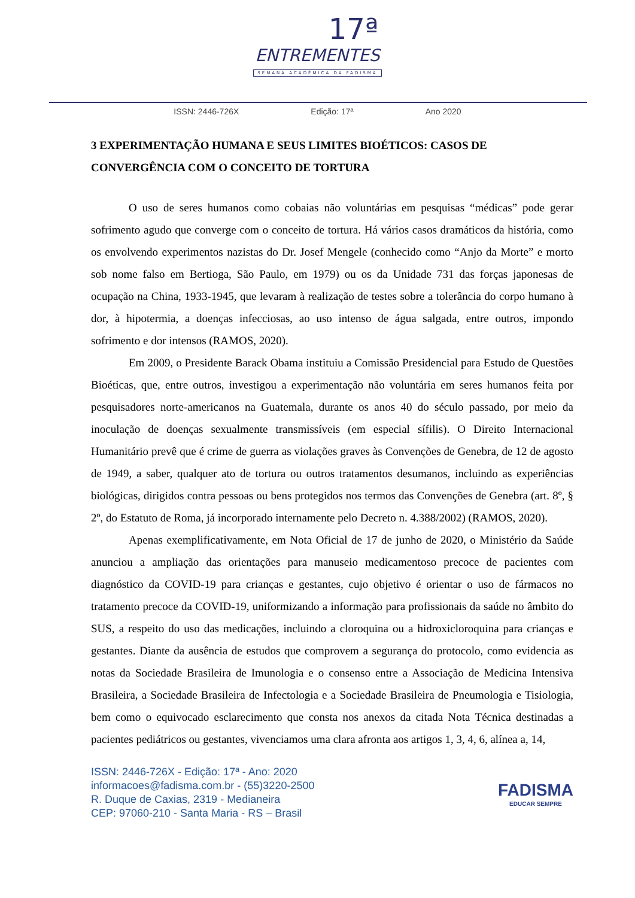17ª
ENTREMENTES
SEMANA ACADÊMICA DA FADISMA
ISSN: 2446-726X Edição: 17ª Ano 2020
3 EXPERIMENTAÇÃO HUMANA E SEUS LIMITES BIOÉTICOS: CASOS DE CONVERGÊNCIA COM O CONCEITO DE TORTURA
O uso de seres humanos como cobaias não voluntárias em pesquisas “médicas” pode gerar sofrimento agudo que converge com o conceito de tortura. Há vários casos dramáticos da história, como os envolvendo experimentos nazistas do Dr. Josef Mengele (conhecido como “Anjo da Morte” e morto sob nome falso em Bertioga, São Paulo, em 1979) ou os da Unidade 731 das forças japonesas de ocupação na China, 1933-1945, que levaram à realização de testes sobre a tolerância do corpo humano à dor, à hipotermia, a doenças infecciosas, ao uso intenso de água salgada, entre outros, impondo sofrimento e dor intensos (RAMOS, 2020).
Em 2009, o Presidente Barack Obama instituiu a Comissão Presidencial para Estudo de Questões Bioéticas, que, entre outros, investigou a experimentação não voluntária em seres humanos feita por pesquisadores norte-americanos na Guatemala, durante os anos 40 do século passado, por meio da inoculação de doenças sexualmente transmissíveis (em especial sífilis). O Direito Internacional Humanitário prevê que é crime de guerra as violações graves às Convenções de Genebra, de 12 de agosto de 1949, a saber, qualquer ato de tortura ou outros tratamentos desumanos, incluindo as experiências biológicas, dirigidos contra pessoas ou bens protegidos nos termos das Convenções de Genebra (art. 8º, § 2º, do Estatuto de Roma, já incorporado internamente pelo Decreto n. 4.388/2002) (RAMOS, 2020).
Apenas exemplificativamente, em Nota Oficial de 17 de junho de 2020, o Ministério da Saúde anunciou a ampliação das orientações para manuseio medicamentoso precoce de pacientes com diagnóstico da COVID-19 para crianças e gestantes, cujo objetivo é orientar o uso de fármacos no tratamento precoce da COVID-19, uniformizando a informação para profissionais da saúde no âmbito do SUS, a respeito do uso das medicações, incluindo a cloroquina ou a hidroxicloroquina para crianças e gestantes. Diante da ausência de estudos que comprovem a segurança do protocolo, como evidencia as notas da Sociedade Brasileira de Imunologia e o consenso entre a Associação de Medicina Intensiva Brasileira, a Sociedade Brasileira de Infectologia e a Sociedade Brasileira de Pneumologia e Tisiologia, bem como o equivocado esclarecimento que consta nos anexos da citada Nota Técnica destinadas a pacientes pediátricos ou gestantes, vivenciamos uma clara afronta aos artigos 1, 3, 4, 6, alínea a, 14,
ISSN: 2446-726X - Edição: 17ª - Ano: 2020
informacoes@fadisma.com.br - (55)3220-2500
R. Duque de Caxias, 2319 - Medianeira
CEP: 97060-210 - Santa Maria - RS – Brasil
FADISMA
EDUCAR SEMPRE